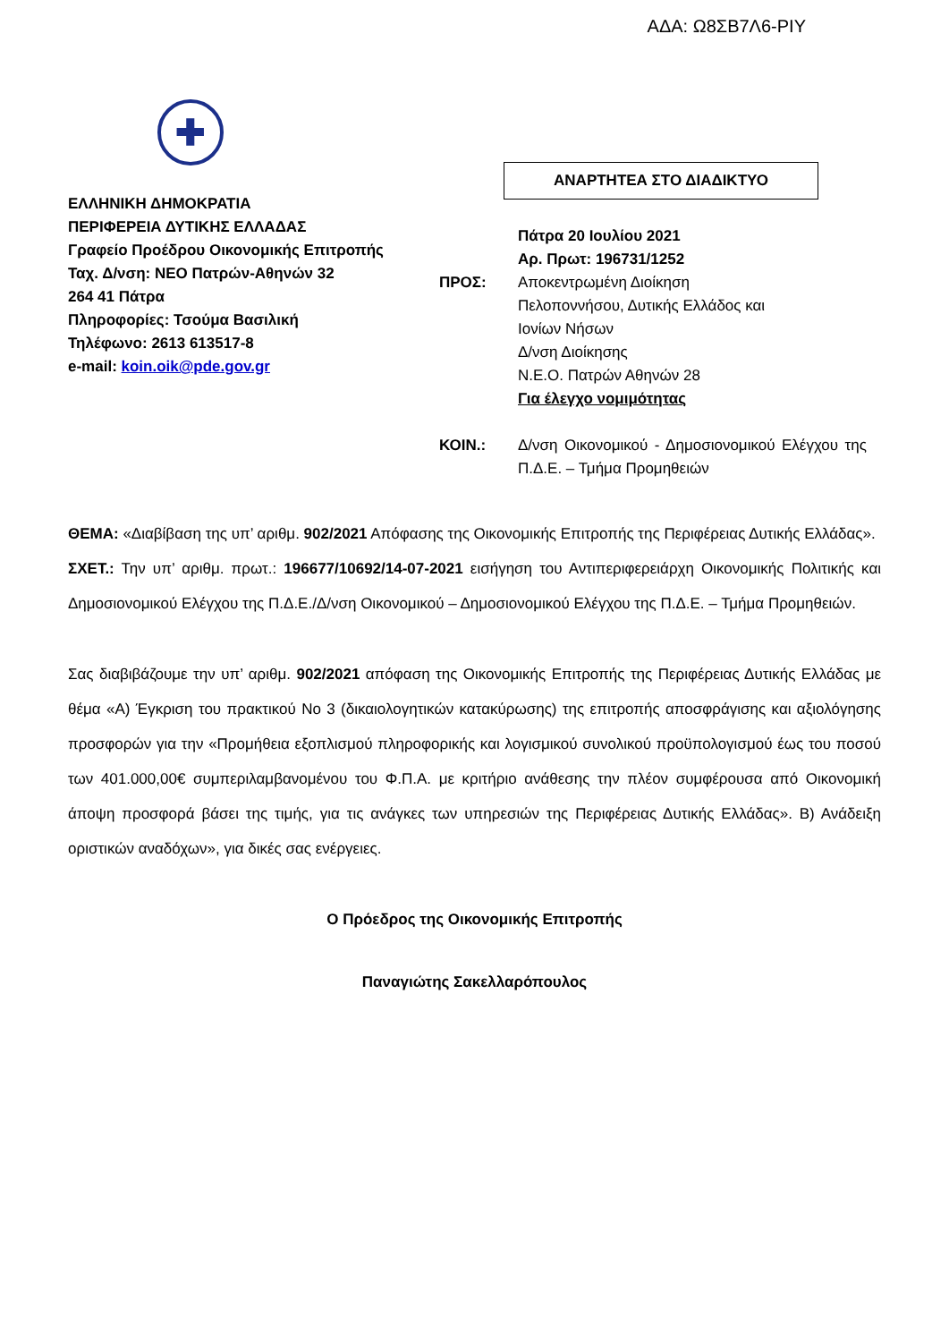ΑΔΑ: Ω8ΣΒ7Λ6-ΡΙΥ
✚
ΕΛΛΗΝΙΚΗ ΔΗΜΟΚΡΑΤΙΑ
ΠΕΡΙΦΕΡΕΙΑ ΔΥΤΙΚΗΣ ΕΛΛΑΔΑΣ
Γραφείο Προέδρου Οικονομικής Επιτροπής
Ταχ. Δ/νση: ΝΕΟ Πατρών-Αθηνών 32
264 41 Πάτρα
Πληροφορίες: Τσούμα Βασιλική
Τηλέφωνο: 2613 613517-8
e-mail: koin.oik@pde.gov.gr
ΑΝΑΡΤΗΤΕΑ ΣΤΟ ΔΙΑΔΙΚΤΥΟ
Πάτρα 20 Ιουλίου 2021
Αρ. Πρωτ: 196731/1252
ΠΡΟΣ: Αποκεντρωμένη Διοίκηση
Πελοποννήσου, Δυτικής Ελλάδος και
Ιονίων Νήσων
Δ/νση Διοίκησης
Ν.Ε.Ο. Πατρών Αθηνών 28
Για έλεγχο νομιμότητας
ΚΟΙΝ.: Δ/νση Οικονομικού - Δημοσιονομικού Ελέγχου της Π.Δ.Ε. – Τμήμα Προμηθειών
ΘΕΜΑ: «Διαβίβαση της υπ’ αριθμ. 902/2021 Απόφασης της Οικονομικής Επιτροπής της Περιφέρειας Δυτικής Ελλάδας».
ΣΧΕΤ.: Την υπ’ αριθμ. πρωτ.: 196677/10692/14-07-2021 εισήγηση του Αντιπεριφερειάρχη Οικονομικής Πολιτικής και Δημοσιονομικού Ελέγχου της Π.Δ.Ε./Δ/νση Οικονομικού – Δημοσιονομικού Ελέγχου της Π.Δ.Ε. – Τμήμα Προμηθειών.
Σας διαβιβάζουμε την υπ’ αριθμ. 902/2021 απόφαση της Οικονομικής Επιτροπής της Περιφέρειας Δυτικής Ελλάδας με θέμα «Α) Έγκριση του πρακτικού Νο 3 (δικαιολογητικών κατακύρωσης) της επιτροπής αποσφράγισης και αξιολόγησης προσφορών για την «Προμήθεια εξοπλισμού πληροφορικής και λογισμικού συνολικού προϋπολογισμού έως του ποσού των 401.000,00€ συμπεριλαμβανομένου του Φ.Π.Α. με κριτήριο ανάθεσης την πλέον συμφέρουσα από Οικονομική άποψη προσφορά βάσει της τιμής, για τις ανάγκες των υπηρεσιών της Περιφέρειας Δυτικής Ελλάδας». Β) Ανάδειξη οριστικών αναδόχων», για δικές σας ενέργειες.
Ο Πρόεδρος της Οικονομικής Επιτροπής
Παναγιώτης Σακελλαρόπουλος